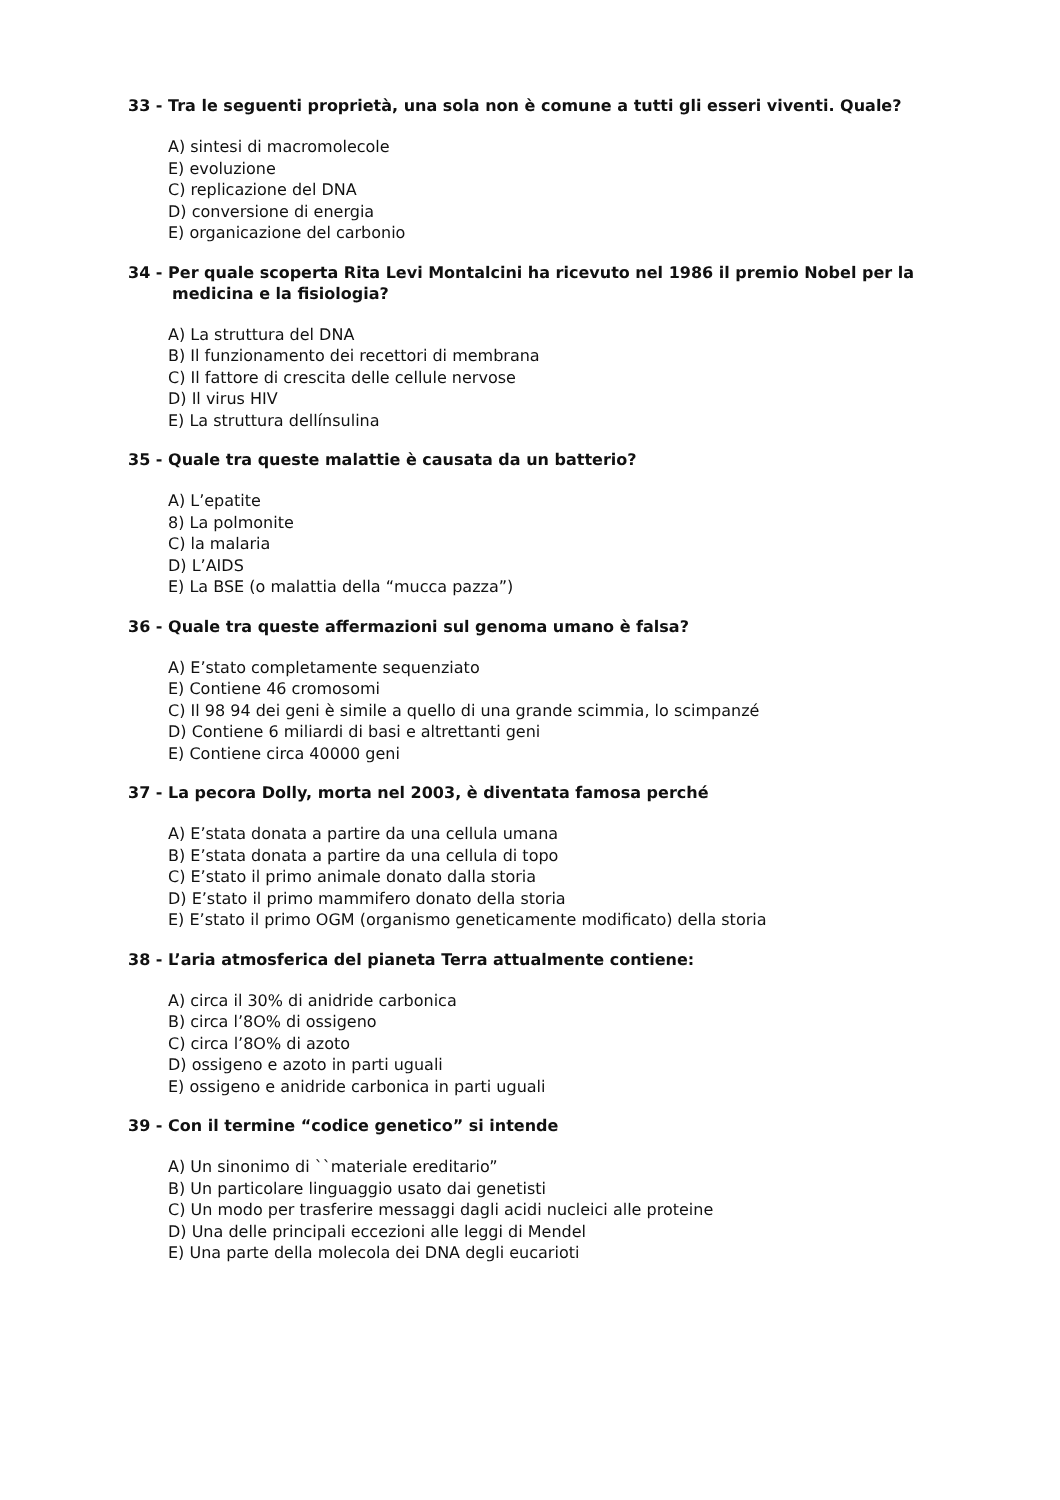33 - Tra le seguenti proprietà, una sola non è comune a tutti gli esseri viventi. Quale?
A) sintesi di macromolecole
E) evoluzione
C) replicazione del DNA
D) conversione di energia
E) organicazione del carbonio
34 - Per quale scoperta Rita Levi Montalcini ha ricevuto nel 1986 il premio Nobel per la medicina e la fisiologia?
A) La struttura del DNA
B) Il funzionamento dei recettori di membrana
C) Il fattore di crescita delle cellule nervose
D) Il virus HIV
E) La struttura dellínsulina
35 - Quale tra queste malattie è causata da un batterio?
A) L’epatite
8) La polmonite
C) la malaria
D) L’AIDS
E) La BSE (o malattia della “mucca pazza”)
36 - Quale tra queste affermazioni sul genoma umano è falsa?
A) E’stato completamente sequenziato
E) Contiene 46 cromosomi
C) Il 98 94 dei geni è simile a quello di una grande scimmia, lo scimpanzé
D) Contiene 6 miliardi di basi e altrettanti geni
E) Contiene circa 40000 geni
37 - La pecora Dolly, morta nel 2003, è diventata famosa perché
A) E’stata donata a partire da una cellula umana
B) E’stata donata a partire da una cellula di topo
C) E’stato il primo animale donato dalla storia
D) E’stato il primo mammifero donato della storia
E) E’stato il primo OGM (organismo geneticamente modificato) della storia
38 - L’aria atmosferica del pianeta Terra attualmente contiene:
A) circa il 30% di anidride carbonica
B) circa l’8O% di ossigeno
C) circa l’8O% di azoto
D) ossigeno e azoto in parti uguali
E) ossigeno e anidride carbonica in parti uguali
39 - Con il termine “codice genetico” si intende
A) Un sinonimo di ``materiale ereditario”
B) Un particolare linguaggio usato dai genetisti
C) Un modo per trasferire messaggi dagli acidi nucleici alle proteine
D) Una delle principali eccezioni alle leggi di Mendel
E) Una parte della molecola dei DNA degli eucarioti